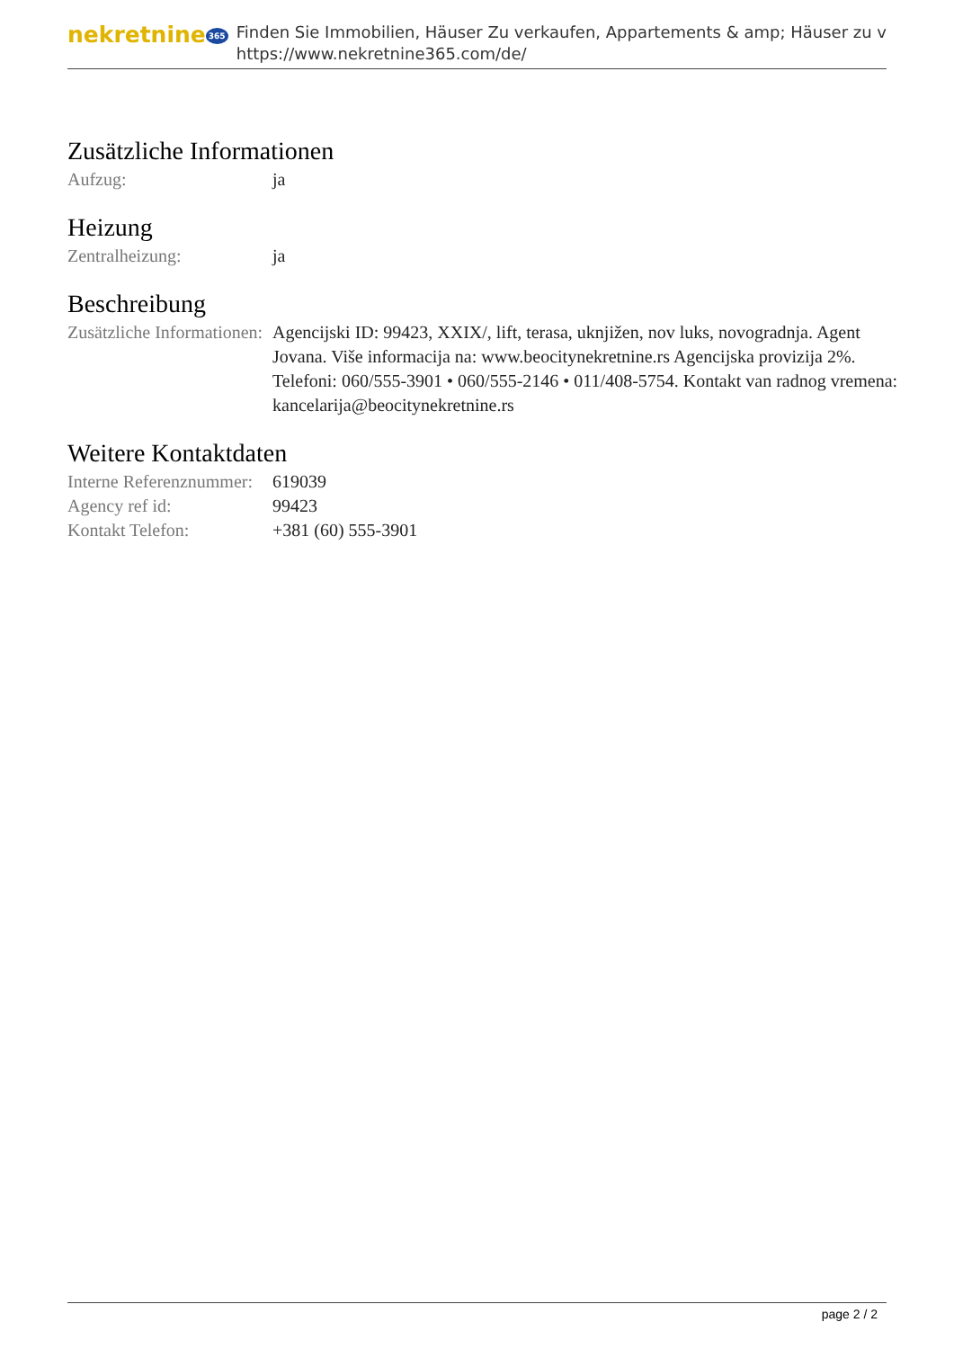nekretnine 365
Finden Sie Immobilien, Häuser Zu verkaufen, Appartements & amp; Häuser zu v
https://www.nekretnine365.com/de/
Zusätzliche Informationen
| Aufzug: | ja |
Heizung
| Zentralheizung: | ja |
Beschreibung
| Zusätzliche Informationen: | Agencijski ID: 99423, XXIX/, lift, terasa, uknjižen, nov luks, novogradnja. Agent Jovana. Više informacija na: www.beocitynekretnine.rs Agencijska provizija 2%. Telefoni: 060/555-3901 • 060/555-2146 • 011/408-5754. Kontakt van radnog vremena: kancelarija@beocitynekretnine.rs |
Weitere Kontaktdaten
| Interne Referenznummer: | 619039 |
| Agency ref id: | 99423 |
| Kontakt Telefon: | +381 (60) 555-3901 |
page 2 / 2